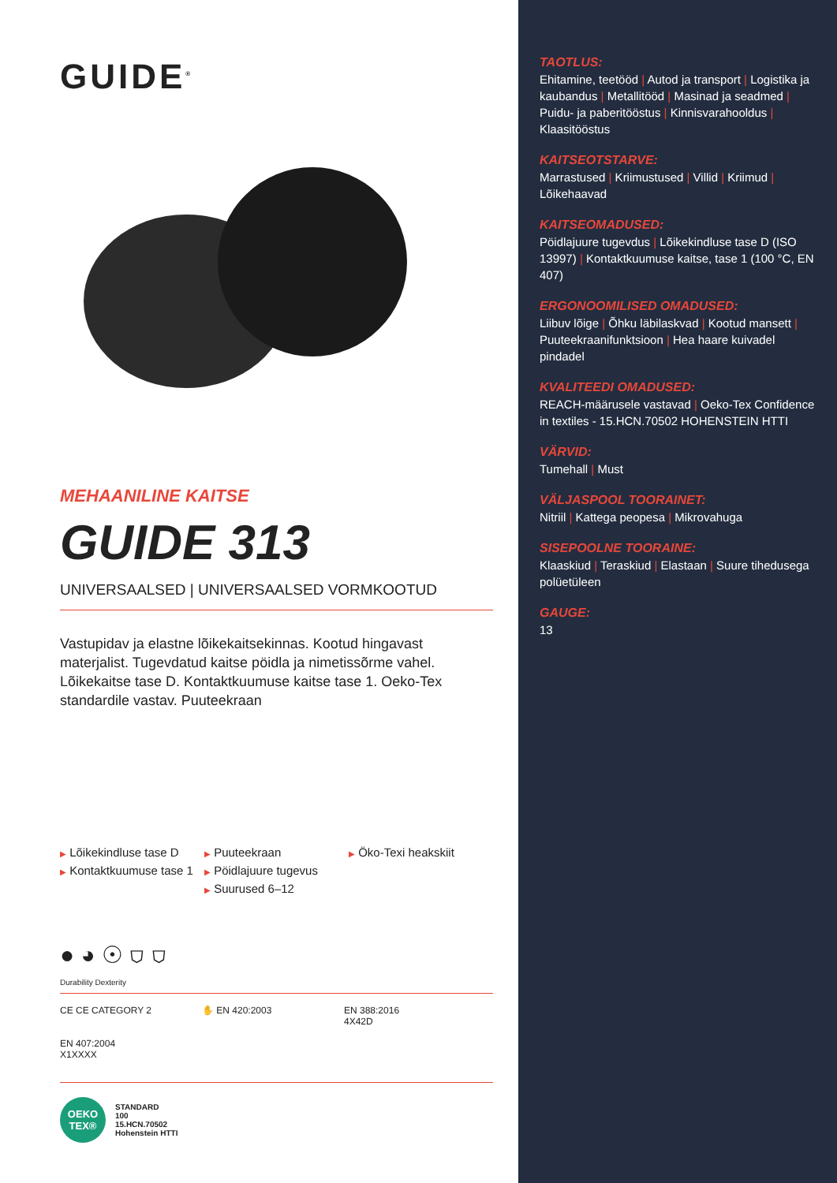GUIDE<sup>®</sup>
MEHAANILINE KAITSE
GUIDE 313
UNIVERSAALSED | UNIVERSAALSED VORMKOOTUD
Vastupidav ja elastne lõikekaitsekinnas. Kootud hingavast materjalist. Tugevdatud kaitse pöidla ja nimetissõrme vahel. Lõikekaitse tase D. Kontaktkuumuse kaitse tase 1. Oeko-Tex standardile vastav. Puuteekraan
▶ Lõikekindluse tase D
▶ Kontaktkuumuse tase 1
▶ Puuteekraan
▶ Pöidlajuure tugevus
▶ Suurused 6–12
▶ Öko-Texi heakskiit
● ◕ ☉ ⛉ ⛉
Durability Dexterity
CE CE CATEGORY 2
✋ EN 420:2003
EN 388:2016
4X42D
EN 407:2004
X1XXXX
OEKO
TEX®
STANDARD
100
15.HCN.70502
Hohenstein HTTI
TAOTLUS:
Ehitamine, teetööd | Autod ja transport | Logistika ja kaubandus | Metallitööd | Masinad ja seadmed | Puidu- ja paberitööstus | Kinnisvarahooldus | Klaasitööstus
KAITSEOTSTARVE:
Marrastused | Kriimustused | Villid | Kriimud | Lõikehaavad
KAITSEOMADUSED:
Pöidlajuure tugevdus | Lõikekindluse tase D (ISO 13997) | Kontaktkuumuse kaitse, tase 1 (100 °C, EN 407)
ERGONOOMILISED OMADUSED:
Liibuv lõige | Õhku läbilaskvad | Kootud mansett | Puuteekraanifunktsioon | Hea haare kuivadel pindadel
KVALITEEDI OMADUSED:
REACH-määrusele vastavad | Oeko-Tex Confidence in textiles - 15.HCN.70502 HOHENSTEIN HTTI
VÄRVID:
Tumehall | Must
VÄLJASPOOL TOORAINET:
Nitriil | Kattega peopesa | Mikrovahuga
SISEPOOLNE TOORAINE:
Klaaskiud | Teraskiud | Elastaan | Suure tihedusega polüetüleen
GAUGE:
13